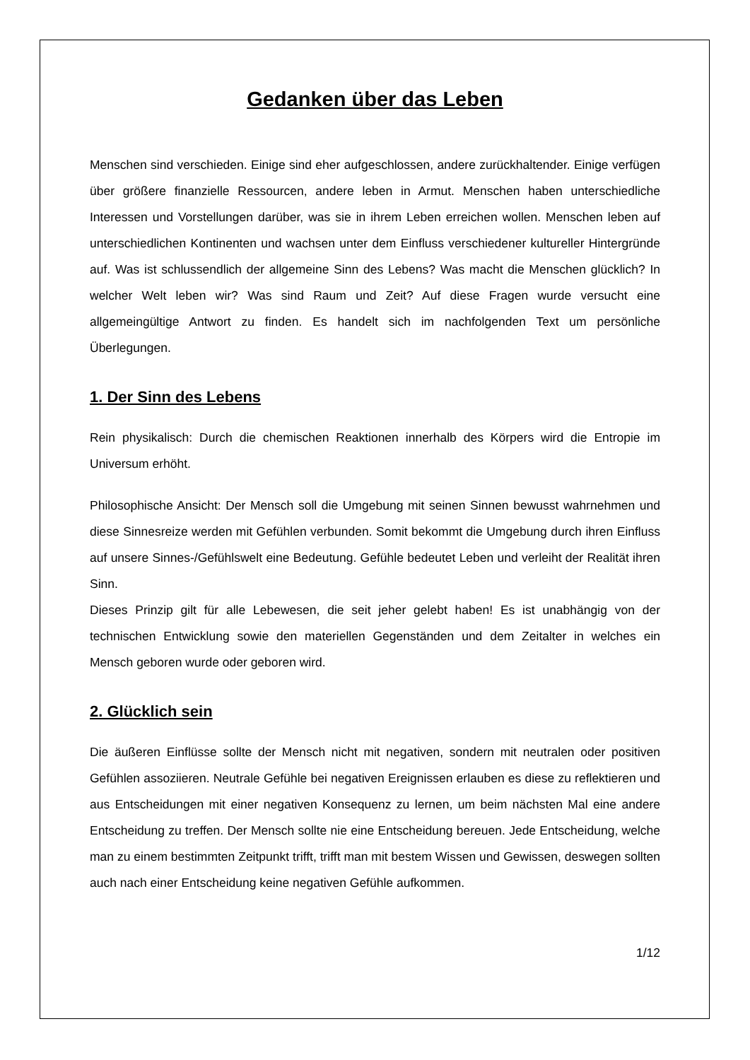Gedanken über das Leben
Menschen sind verschieden. Einige sind eher aufgeschlossen, andere zurückhaltender. Einige verfügen über größere finanzielle Ressourcen, andere leben in Armut. Menschen haben unterschiedliche Interessen und Vorstellungen darüber, was sie in ihrem Leben erreichen wollen. Menschen leben auf unterschiedlichen Kontinenten und wachsen unter dem Einfluss verschiedener kultureller Hintergründe auf. Was ist schlussendlich der allgemeine Sinn des Lebens? Was macht die Menschen glücklich? In welcher Welt leben wir? Was sind Raum und Zeit? Auf diese Fragen wurde versucht eine allgemeingültige Antwort zu finden. Es handelt sich im nachfolgenden Text um persönliche Überlegungen.
1. Der Sinn des Lebens
Rein physikalisch: Durch die chemischen Reaktionen innerhalb des Körpers wird die Entropie im Universum erhöht.
Philosophische Ansicht: Der Mensch soll die Umgebung mit seinen Sinnen bewusst wahrnehmen und diese Sinnesreize werden mit Gefühlen verbunden. Somit bekommt die Umgebung durch ihren Einfluss auf unsere Sinnes-/Gefühlswelt eine Bedeutung. Gefühle bedeutet Leben und verleiht der Realität ihren Sinn.
Dieses Prinzip gilt für alle Lebewesen, die seit jeher gelebt haben! Es ist unabhängig von der technischen Entwicklung sowie den materiellen Gegenständen und dem Zeitalter in welches ein Mensch geboren wurde oder geboren wird.
2. Glücklich sein
Die äußeren Einflüsse sollte der Mensch nicht mit negativen, sondern mit neutralen oder positiven Gefühlen assoziieren. Neutrale Gefühle bei negativen Ereignissen erlauben es diese zu reflektieren und aus Entscheidungen mit einer negativen Konsequenz zu lernen, um beim nächsten Mal eine andere Entscheidung zu treffen. Der Mensch sollte nie eine Entscheidung bereuen. Jede Entscheidung, welche man zu einem bestimmten Zeitpunkt trifft, trifft man mit bestem Wissen und Gewissen, deswegen sollten auch nach einer Entscheidung keine negativen Gefühle aufkommen.
1/12